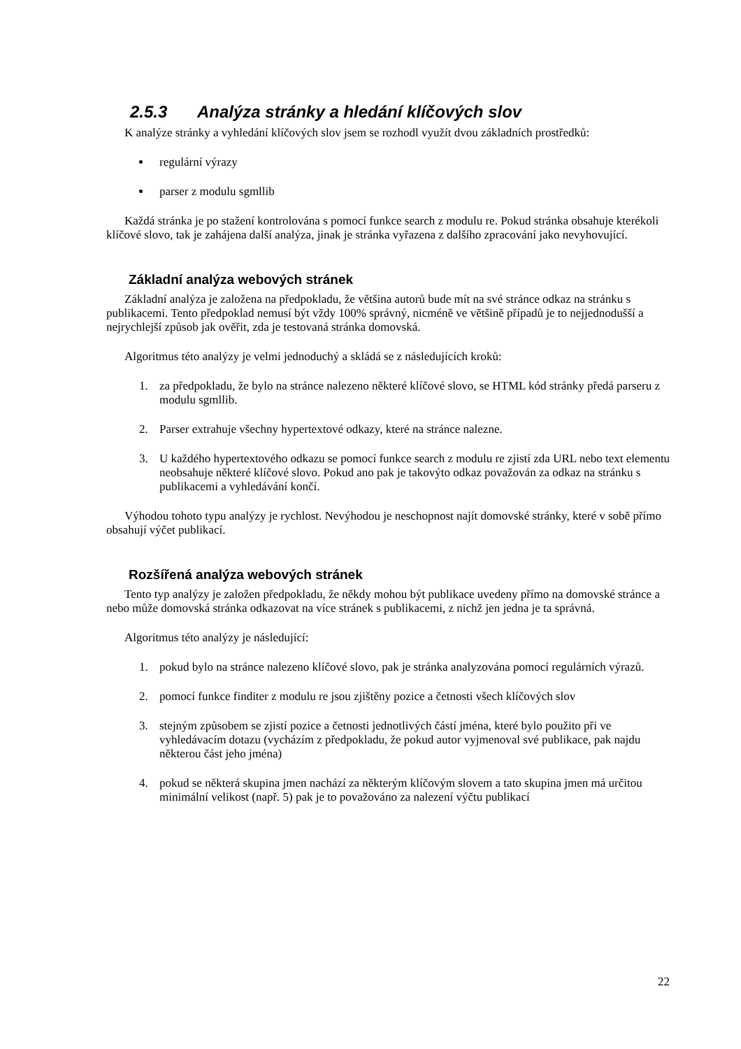2.5.3 Analýza stránky a hledání klíčových slov
K analýze stránky a vyhledání klíčových slov jsem se rozhodl využít dvou základních prostředků:
regulární výrazy
parser z modulu sgmllib
Každá stránka je po stažení kontrolována s pomocí funkce search z modulu re. Pokud stránka obsahuje kterékoli klíčové slovo, tak je zahájena další analýza, jinak je stránka vyřazena z dalšího zpracování jako nevyhovující.
Základní analýza webových stránek
Základní analýza je založena na předpokladu, že většina autorů bude mít na své stránce odkaz na stránku s publikacemi. Tento předpoklad nemusí být vždy 100% správný, nicméně ve většině případů je to nejjednodušší a nejrychlejší způsob jak ověřit, zda je testovaná stránka domovská.
Algoritmus této analýzy je velmi jednoduchý a skládá se z následujících kroků:
1. za předpokladu, že bylo na stránce nalezeno některé klíčové slovo, se HTML kód stránky předá parseru z modulu sgmllib.
2. Parser extrahuje všechny hypertextové odkazy, které na stránce nalezne.
3. U každého hypertextového odkazu se pomocí funkce search z modulu re zjistí zda URL nebo text elementu neobsahuje některé klíčové slovo. Pokud ano pak je takovýto odkaz považován za odkaz na stránku s publikacemi a vyhledávání končí.
Výhodou tohoto typu analýzy je rychlost. Nevýhodou je neschopnost najít domovské stránky, které v sobě přímo obsahují výčet publikací.
Rozšířená analýza webových stránek
Tento typ analýzy je založen předpokladu, že někdy mohou být publikace uvedeny přímo na domovské stránce a nebo může domovská stránka odkazovat na více stránek s publikacemi, z nichž jen jedna je ta správná.
Algoritmus této analýzy je následující:
1. pokud bylo na stránce nalezeno klíčové slovo, pak je stránka analyzována pomocí regulárních výrazů.
2. pomocí funkce finditer z modulu re jsou zjištěny pozice a četnosti všech klíčových slov
3. stejným způsobem se zjistí pozice a četnosti jednotlivých částí jména, které bylo použito při ve vyhledávacím dotazu (vycházím z předpokladu, že pokud autor vyjmenoval své publikace, pak najdu některou část jeho jména)
4. pokud se některá skupina jmen nachází za některým klíčovým slovem a tato skupina jmen má určitou minimální velikost (např. 5) pak je to považováno za nalezení výčtu publikací
22